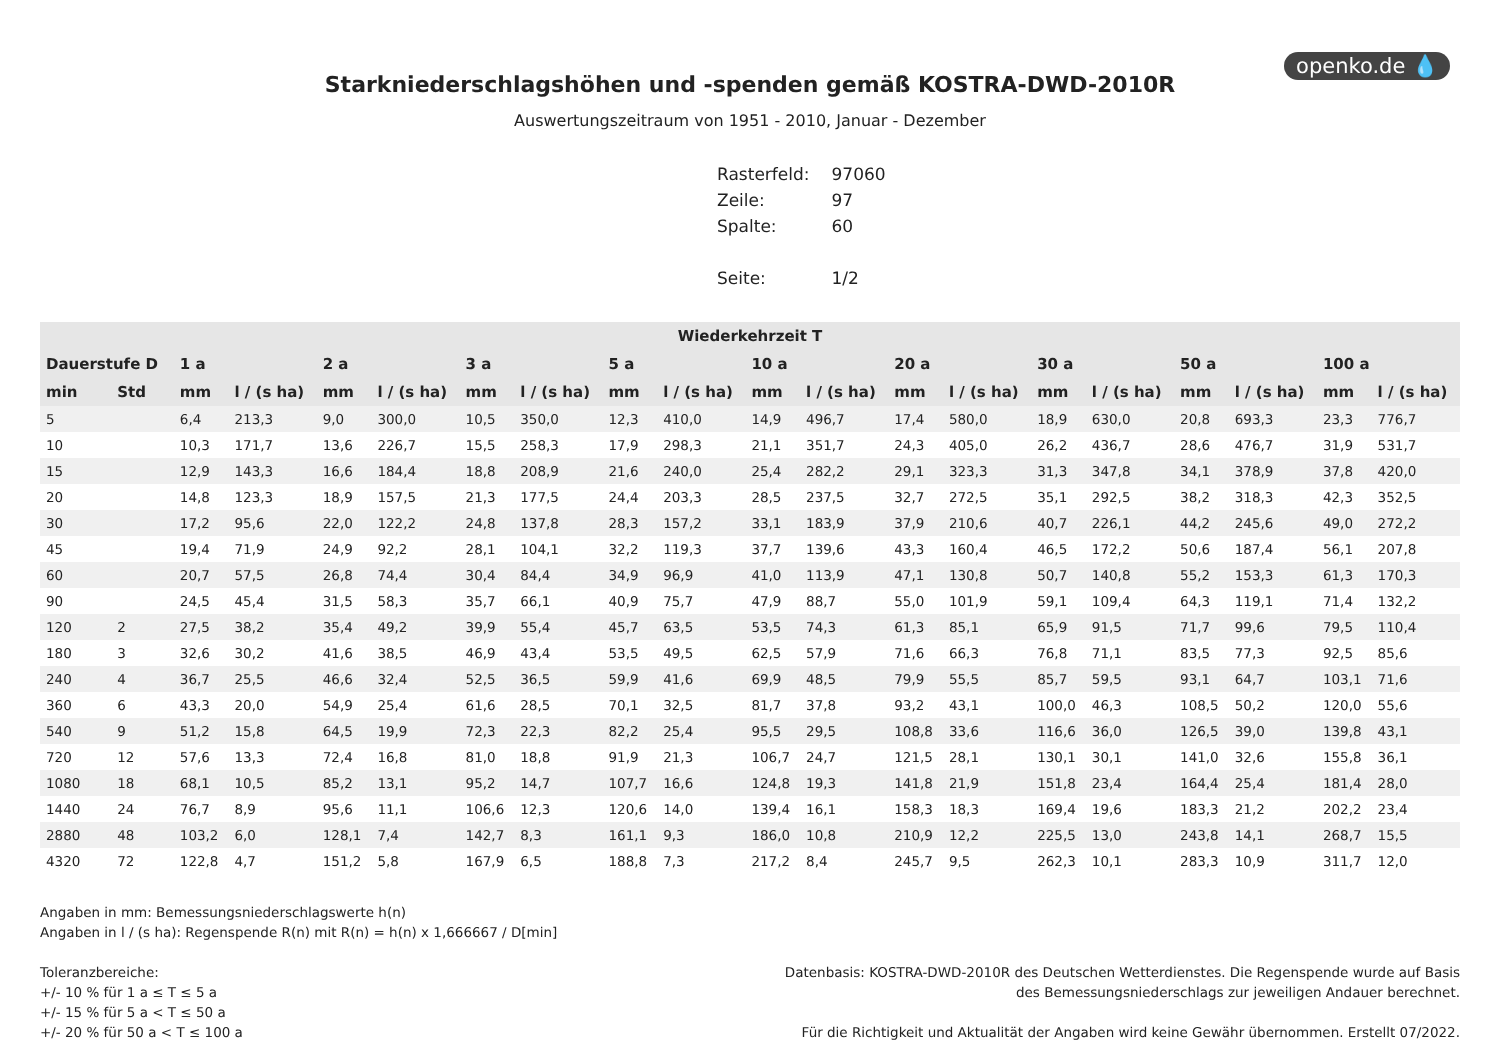openko.de 💧
Starkniederschlagshöhen und -spenden gemäß KOSTRA-DWD-2010R
Auswertungszeitraum von 1951 - 2010, Januar - Dezember
| Rasterfeld: | 97060 |
| Zeile: | 97 |
| Spalte: | 60 |
| Seite: | 1/2 |
| Wiederkehrzeit T | | | | | | | | | | | | | | | | | | | |
| --- | --- | --- | --- | --- | --- | --- | --- | --- | --- | --- | --- | --- | --- | --- | --- | --- | --- | --- | --- |
| Dauerstufe D | | 1 a | | 2 a | | 3 a | | 5 a | | 10 a | | 20 a | | 30 a | | 50 a | | 100 a | |
| min | Std | mm | l / (s ha) | mm | l / (s ha) | mm | l / (s ha) | mm | l / (s ha) | mm | l / (s ha) | mm | l / (s ha) | mm | l / (s ha) | mm | l / (s ha) | mm | l / (s ha) |
| 5 | | 6,4 | 213,3 | 9,0 | 300,0 | 10,5 | 350,0 | 12,3 | 410,0 | 14,9 | 496,7 | 17,4 | 580,0 | 18,9 | 630,0 | 20,8 | 693,3 | 23,3 | 776,7 |
| 10 | | 10,3 | 171,7 | 13,6 | 226,7 | 15,5 | 258,3 | 17,9 | 298,3 | 21,1 | 351,7 | 24,3 | 405,0 | 26,2 | 436,7 | 28,6 | 476,7 | 31,9 | 531,7 |
| 15 | | 12,9 | 143,3 | 16,6 | 184,4 | 18,8 | 208,9 | 21,6 | 240,0 | 25,4 | 282,2 | 29,1 | 323,3 | 31,3 | 347,8 | 34,1 | 378,9 | 37,8 | 420,0 |
| 20 | | 14,8 | 123,3 | 18,9 | 157,5 | 21,3 | 177,5 | 24,4 | 203,3 | 28,5 | 237,5 | 32,7 | 272,5 | 35,1 | 292,5 | 38,2 | 318,3 | 42,3 | 352,5 |
| 30 | | 17,2 | 95,6 | 22,0 | 122,2 | 24,8 | 137,8 | 28,3 | 157,2 | 33,1 | 183,9 | 37,9 | 210,6 | 40,7 | 226,1 | 44,2 | 245,6 | 49,0 | 272,2 |
| 45 | | 19,4 | 71,9 | 24,9 | 92,2 | 28,1 | 104,1 | 32,2 | 119,3 | 37,7 | 139,6 | 43,3 | 160,4 | 46,5 | 172,2 | 50,6 | 187,4 | 56,1 | 207,8 |
| 60 | | 20,7 | 57,5 | 26,8 | 74,4 | 30,4 | 84,4 | 34,9 | 96,9 | 41,0 | 113,9 | 47,1 | 130,8 | 50,7 | 140,8 | 55,2 | 153,3 | 61,3 | 170,3 |
| 90 | | 24,5 | 45,4 | 31,5 | 58,3 | 35,7 | 66,1 | 40,9 | 75,7 | 47,9 | 88,7 | 55,0 | 101,9 | 59,1 | 109,4 | 64,3 | 119,1 | 71,4 | 132,2 |
| 120 | 2 | 27,5 | 38,2 | 35,4 | 49,2 | 39,9 | 55,4 | 45,7 | 63,5 | 53,5 | 74,3 | 61,3 | 85,1 | 65,9 | 91,5 | 71,7 | 99,6 | 79,5 | 110,4 |
| 180 | 3 | 32,6 | 30,2 | 41,6 | 38,5 | 46,9 | 43,4 | 53,5 | 49,5 | 62,5 | 57,9 | 71,6 | 66,3 | 76,8 | 71,1 | 83,5 | 77,3 | 92,5 | 85,6 |
| 240 | 4 | 36,7 | 25,5 | 46,6 | 32,4 | 52,5 | 36,5 | 59,9 | 41,6 | 69,9 | 48,5 | 79,9 | 55,5 | 85,7 | 59,5 | 93,1 | 64,7 | 103,1 | 71,6 |
| 360 | 6 | 43,3 | 20,0 | 54,9 | 25,4 | 61,6 | 28,5 | 70,1 | 32,5 | 81,7 | 37,8 | 93,2 | 43,1 | 100,0 | 46,3 | 108,5 | 50,2 | 120,0 | 55,6 |
| 540 | 9 | 51,2 | 15,8 | 64,5 | 19,9 | 72,3 | 22,3 | 82,2 | 25,4 | 95,5 | 29,5 | 108,8 | 33,6 | 116,6 | 36,0 | 126,5 | 39,0 | 139,8 | 43,1 |
| 720 | 12 | 57,6 | 13,3 | 72,4 | 16,8 | 81,0 | 18,8 | 91,9 | 21,3 | 106,7 | 24,7 | 121,5 | 28,1 | 130,1 | 30,1 | 141,0 | 32,6 | 155,8 | 36,1 |
| 1080 | 18 | 68,1 | 10,5 | 85,2 | 13,1 | 95,2 | 14,7 | 107,7 | 16,6 | 124,8 | 19,3 | 141,8 | 21,9 | 151,8 | 23,4 | 164,4 | 25,4 | 181,4 | 28,0 |
| 1440 | 24 | 76,7 | 8,9 | 95,6 | 11,1 | 106,6 | 12,3 | 120,6 | 14,0 | 139,4 | 16,1 | 158,3 | 18,3 | 169,4 | 19,6 | 183,3 | 21,2 | 202,2 | 23,4 |
| 2880 | 48 | 103,2 | 6,0 | 128,1 | 7,4 | 142,7 | 8,3 | 161,1 | 9,3 | 186,0 | 10,8 | 210,9 | 12,2 | 225,5 | 13,0 | 243,8 | 14,1 | 268,7 | 15,5 |
| 4320 | 72 | 122,8 | 4,7 | 151,2 | 5,8 | 167,9 | 6,5 | 188,8 | 7,3 | 217,2 | 8,4 | 245,7 | 9,5 | 262,3 | 10,1 | 283,3 | 10,9 | 311,7 | 12,0 |
Angaben in mm: Bemessungsniederschlagswerte h(n)
Angaben in l / (s ha): Regenspende R(n) mit R(n) = h(n) x 1,666667 / D[min]
Toleranzbereiche:
+/- 10 % für 1 a ≤ T ≤ 5 a
+/- 15 % für 5 a < T ≤ 50 a
+/- 20 % für 50 a < T ≤ 100 a
Datenbasis: KOSTRA-DWD-2010R des Deutschen Wetterdienstes. Die Regenspende wurde auf Basis
des Bemessungsniederschlags zur jeweiligen Andauer berechnet.
Für die Richtigkeit und Aktualität der Angaben wird keine Gewähr übernommen. Erstellt 07/2022.